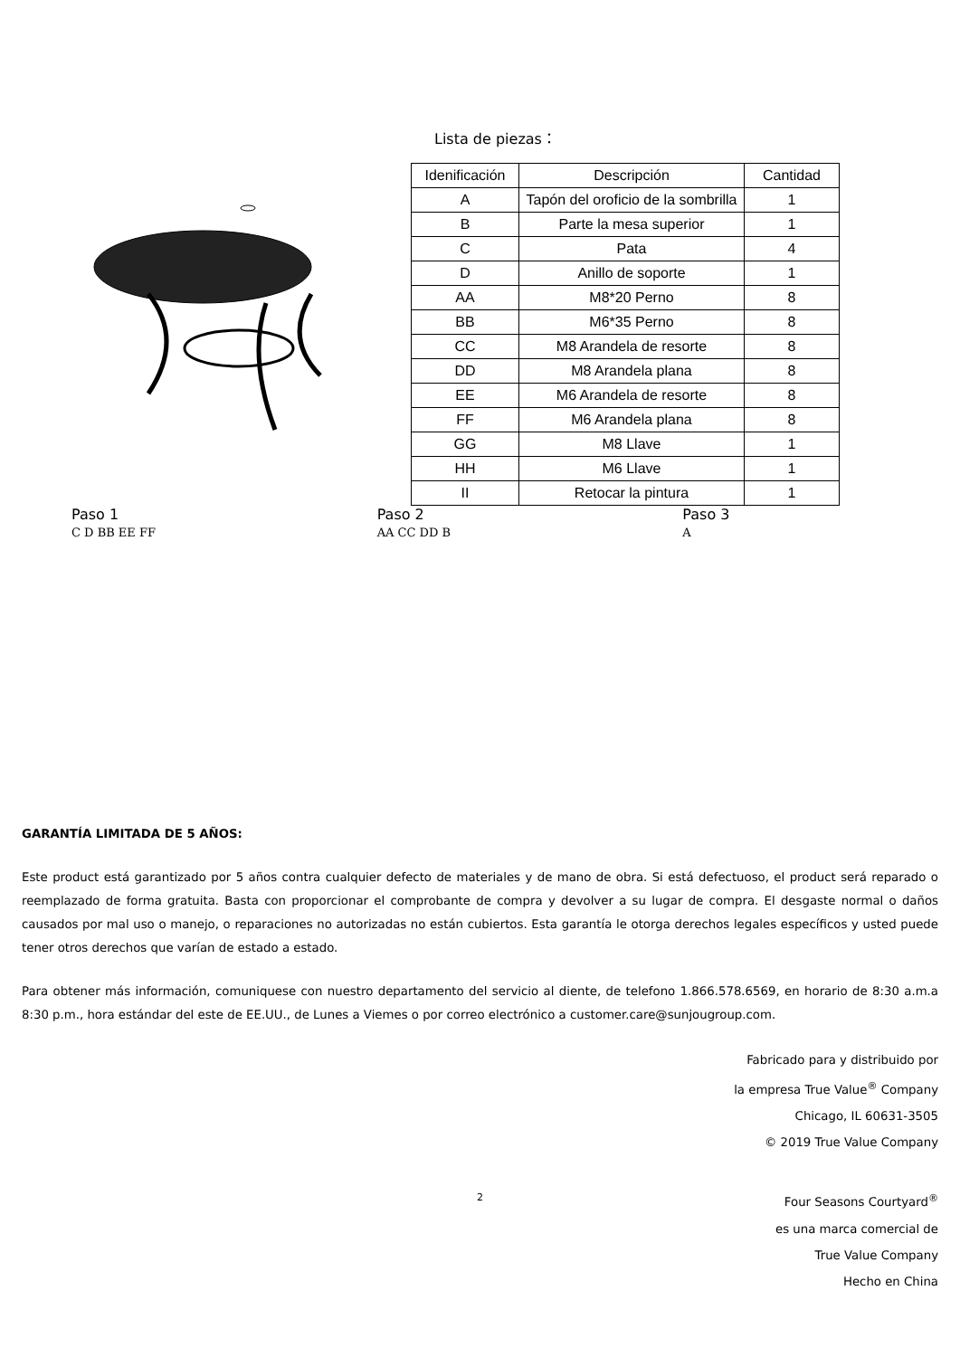Lista de piezas：
| Idenificación | Descripción | Cantidad |
| --- | --- | --- |
| A | Tapón del oroficio de la sombrilla | 1 |
| B | Parte la mesa superior | 1 |
| C | Pata | 4 |
| D | Anillo de soporte | 1 |
| AA | M8*20 Perno | 8 |
| BB | M6*35 Perno | 8 |
| CC | M8 Arandela de resorte | 8 |
| DD | M8 Arandela plana | 8 |
| EE | M6 Arandela de resorte | 8 |
| FF | M6 Arandela plana | 8 |
| GG | M8 Llave | 1 |
| HH | M6 Llave | 1 |
| II | Retocar la pintura | 1 |
Paso 1
C D BB EE FF
Paso 2
AA CC DD B
Paso 3
A
GARANTÍA LIMITADA DE 5 AÑOS:
Este product está garantizado por 5 años contra cualquier defecto de materiales y de mano de obra. Si está defectuoso, el product será reparado o reemplazado de forma gratuita. Basta con proporcionar el comprobante de compra y devolver a su lugar de compra. El desgaste normal o daños causados por mal uso o manejo, o reparaciones no autorizadas no están cubiertos. Esta garantía le otorga derechos legales específicos y usted puede tener otros derechos que varían de estado a estado.
Para obtener más información, comuniquese con nuestro departamento del servicio al diente, de telefono 1.866.578.6569, en horario de 8:30 a.m.a 8:30 p.m., hora estándar del este de EE.UU., de Lunes a Viemes o por correo electrónico a customer.care@sunjougroup.com.
Fabricado para y distribuido por
la empresa True Value<sup>®</sup> Company
Chicago, IL 60631-3505
© 2019 True Value Company
2
Four Seasons Courtyard<sup>®</sup>
es una marca comercial de
True Value Company
Hecho en China